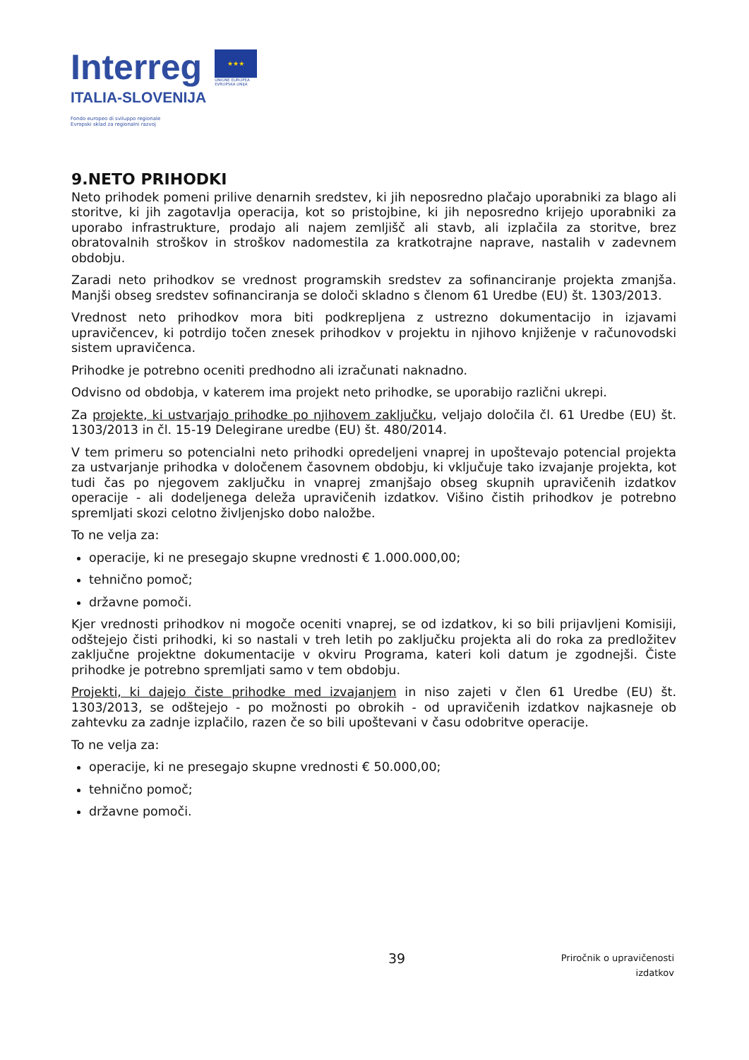Interreg
ITALIA-SLOVENIJA
★★★
UNIONE EUROPEA
EVROPSKA UNIJA
Fondo europeo di sviluppo regionale
Evropski sklad za regionalni razvoj
9.NETO PRIHODKI
Neto prihodek pomeni prilive denarnih sredstev, ki jih neposredno plačajo uporabniki za blago ali storitve, ki jih zagotavlja operacija, kot so pristojbine, ki jih neposredno krijejo uporabniki za uporabo infrastrukture, prodajo ali najem zemljišč ali stavb, ali izplačila za storitve, brez obratovalnih stroškov in stroškov nadomestila za kratkotrajne naprave, nastalih v zadevnem obdobju.
Zaradi neto prihodkov se vrednost programskih sredstev za sofinanciranje projekta zmanjša. Manjši obseg sredstev sofinanciranja se določi skladno s členom 61 Uredbe (EU) št. 1303/2013.
Vrednost neto prihodkov mora biti podkrepljena z ustrezno dokumentacijo in izjavami upravičencev, ki potrdijo točen znesek prihodkov v projektu in njihovo knjiženje v računovodski sistem upravičenca.
Prihodke je potrebno oceniti predhodno ali izračunati naknadno.
Odvisno od obdobja, v katerem ima projekt neto prihodke, se uporabijo različni ukrepi.
Za projekte, ki ustvarjajo prihodke po njihovem zaključku, veljajo določila čl. 61 Uredbe (EU) št. 1303/2013 in čl. 15-19 Delegirane uredbe (EU) št. 480/2014.
V tem primeru so potencialni neto prihodki opredeljeni vnaprej in upoštevajo potencial projekta za ustvarjanje prihodka v določenem časovnem obdobju, ki vključuje tako izvajanje projekta, kot tudi čas po njegovem zaključku in vnaprej zmanjšajo obseg skupnih upravičenih izdatkov operacije - ali dodeljenega deleža upravičenih izdatkov. Višino čistih prihodkov je potrebno spremljati skozi celotno življenjsko dobo naložbe.
To ne velja za:
operacije, ki ne presegajo skupne vrednosti € 1.000.000,00;
tehnično pomoč;
državne pomoči.
Kjer vrednosti prihodkov ni mogoče oceniti vnaprej, se od izdatkov, ki so bili prijavljeni Komisiji, odštejejo čisti prihodki, ki so nastali v treh letih po zaključku projekta ali do roka za predložitev zaključne projektne dokumentacije v okviru Programa, kateri koli datum je zgodnejši. Čiste prihodke je potrebno spremljati samo v tem obdobju.
Projekti, ki dajejo čiste prihodke med izvajanjem in niso zajeti v člen 61 Uredbe (EU) št. 1303/2013, se odštejejo - po možnosti po obrokih - od upravičenih izdatkov najkasneje ob zahtevku za zadnje izplačilo, razen če so bili upoštevani v času odobritve operacije.
To ne velja za:
operacije, ki ne presegajo skupne vrednosti € 50.000,00;
tehnično pomoč;
državne pomoči.
39
Priročnik o upravičenosti
izdatkov